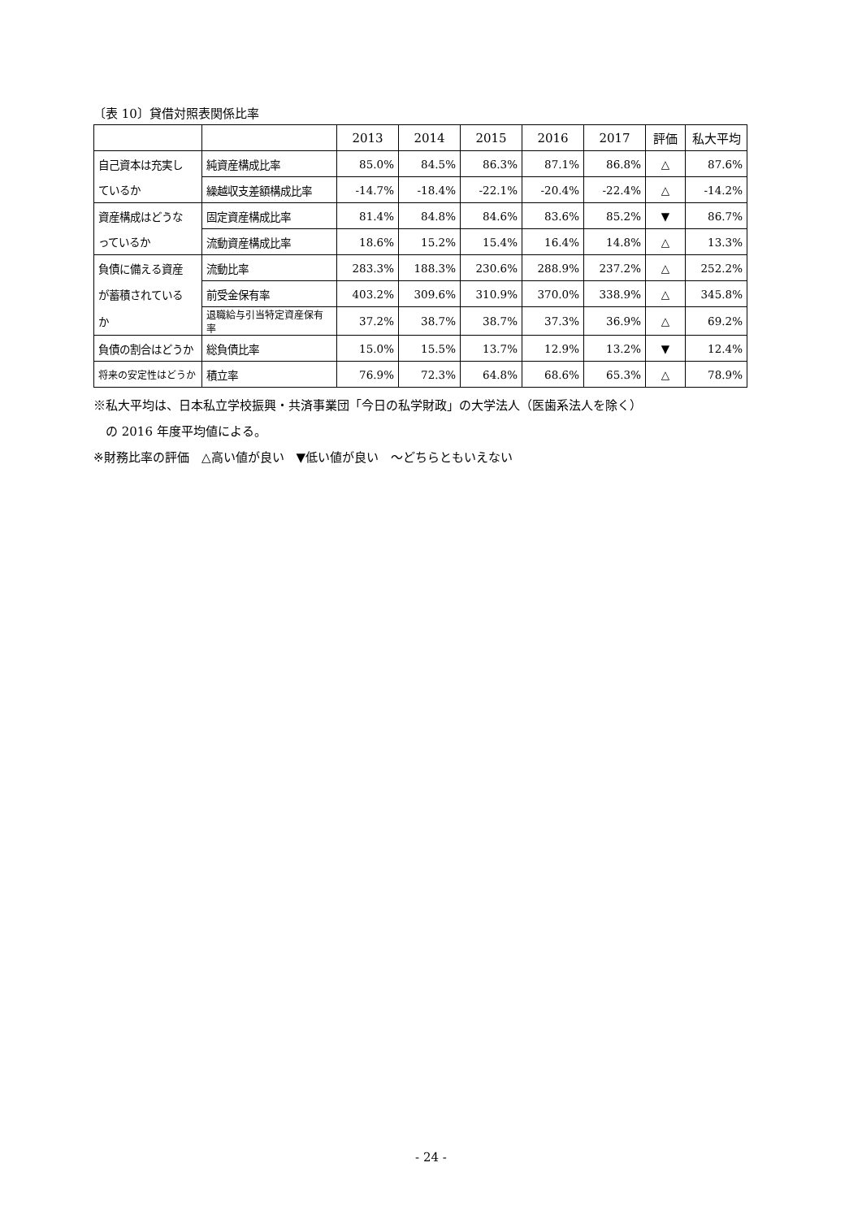〔表 10〕貸借対照表関係比率
| | | 2013 | 2014 | 2015 | 2016 | 2017 | 評価 | 私大平均 |
| --- | --- | --- | --- | --- | --- | --- | --- | --- |
| 自己資本は充実し | 純資産構成比率 | 85.0% | 84.5% | 86.3% | 87.1% | 86.8% | △ | 87.6% |
| ているか | 繰越収支差額構成比率 | -14.7% | -18.4% | -22.1% | -20.4% | -22.4% | △ | -14.2% |
| 資産構成はどうな | 固定資産構成比率 | 81.4% | 84.8% | 84.6% | 83.6% | 85.2% | ▼ | 86.7% |
| っているか | 流動資産構成比率 | 18.6% | 15.2% | 15.4% | 16.4% | 14.8% | △ | 13.3% |
| 負債に備える資産 | 流動比率 | 283.3% | 188.3% | 230.6% | 288.9% | 237.2% | △ | 252.2% |
| が蓄積されている | 前受金保有率 | 403.2% | 309.6% | 310.9% | 370.0% | 338.9% | △ | 345.8% |
| か | 退職給与引当特定資産保有率 | 37.2% | 38.7% | 38.7% | 37.3% | 36.9% | △ | 69.2% |
| 負債の割合はどうか | 総負債比率 | 15.0% | 15.5% | 13.7% | 12.9% | 13.2% | ▼ | 12.4% |
| 将来の安定性はどうか | 積立率 | 76.9% | 72.3% | 64.8% | 68.6% | 65.3% | △ | 78.9% |
※私大平均は、日本私立学校振興・共済事業団「今日の私学財政」の大学法人（医歯系法人を除く）
　の 2016 年度平均値による。
※財務比率の評価　△高い値が良い　▼低い値が良い　～どちらともいえない
- 24 -